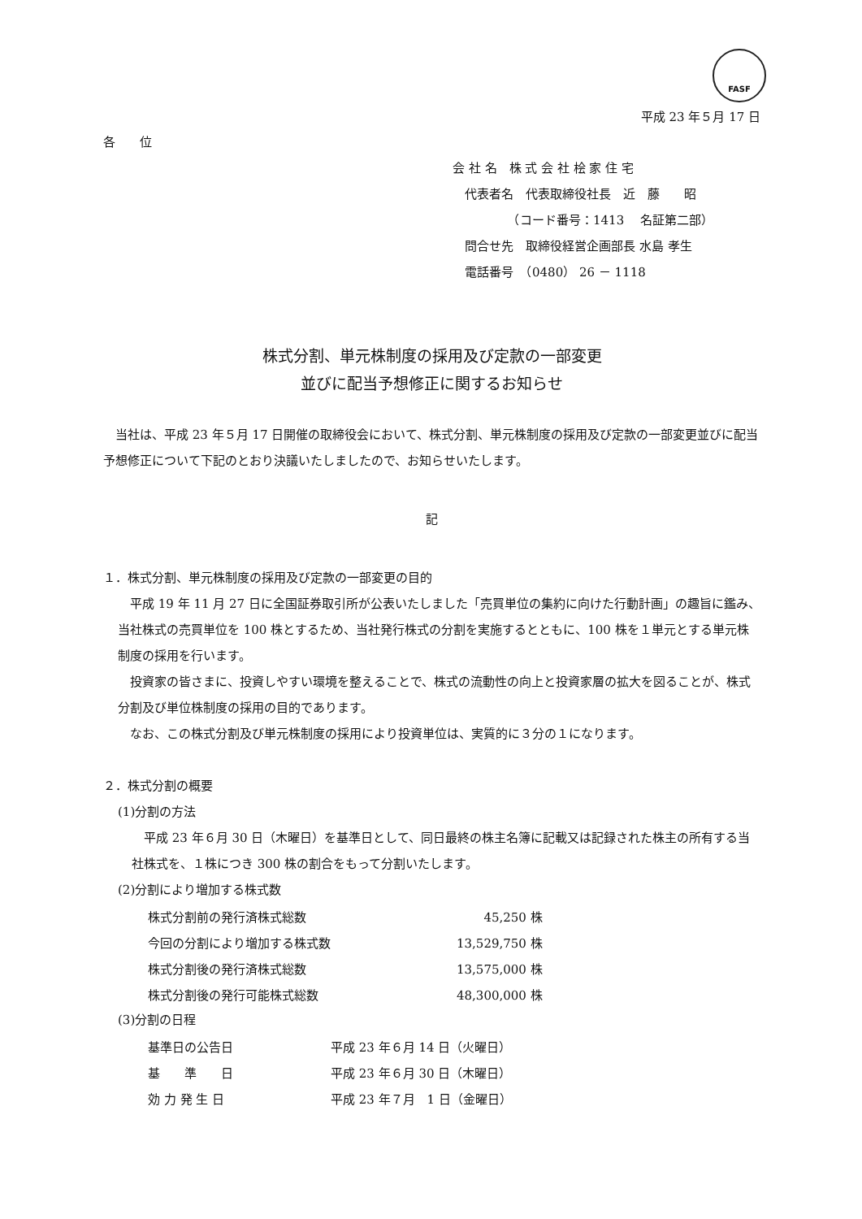FASF
平成 23 年５月 17 日
各　　位
会 社 名　株 式 会 社 桧 家 住 宅
　代表者名　代表取締役社長　近　藤　　昭
　　　　　（コード番号：1413　 名証第二部）
　問合せ先　取締役経営企画部長 水島 孝生
　電話番号　（0480） 26 － 1118
株式分割、単元株制度の採用及び定款の一部変更
並びに配当予想修正に関するお知らせ
　当社は、平成 23 年５月 17 日開催の取締役会において、株式分割、単元株制度の採用及び定款の一部変更並びに配当予想修正について下記のとおり決議いたしましたので、お知らせいたします。
記
１．株式分割、単元株制度の採用及び定款の一部変更の目的
　平成 19 年 11 月 27 日に全国証券取引所が公表いたしました「売買単位の集約に向けた行動計画」の趣旨に鑑み、当社株式の売買単位を 100 株とするため、当社発行株式の分割を実施するとともに、100 株を１単元とする単元株制度の採用を行います。
　投資家の皆さまに、投資しやすい環境を整えることで、株式の流動性の向上と投資家層の拡大を図ることが、株式分割及び単位株制度の採用の目的であります。
　なお、この株式分割及び単元株制度の採用により投資単位は、実質的に３分の１になります。
２．株式分割の概要
(1)分割の方法
　平成 23 年６月 30 日（木曜日）を基準日として、同日最終の株主名簿に記載又は記録された株主の所有する当社株式を、１株につき 300 株の割合をもって分割いたします。
(2)分割により増加する株式数
| 株式分割前の発行済株式総数 | 45,250 株 |
| 今回の分割により増加する株式数 | 13,529,750 株 |
| 株式分割後の発行済株式総数 | 13,575,000 株 |
| 株式分割後の発行可能株式総数 | 48,300,000 株 |
(3)分割の日程
| 基準日の公告日 | 平成 23 年６月 14 日（火曜日） |
| 基 準 日 | 平成 23 年６月 30 日（木曜日） |
| 効 力 発 生 日 | 平成 23 年７月 1 日（金曜日） |